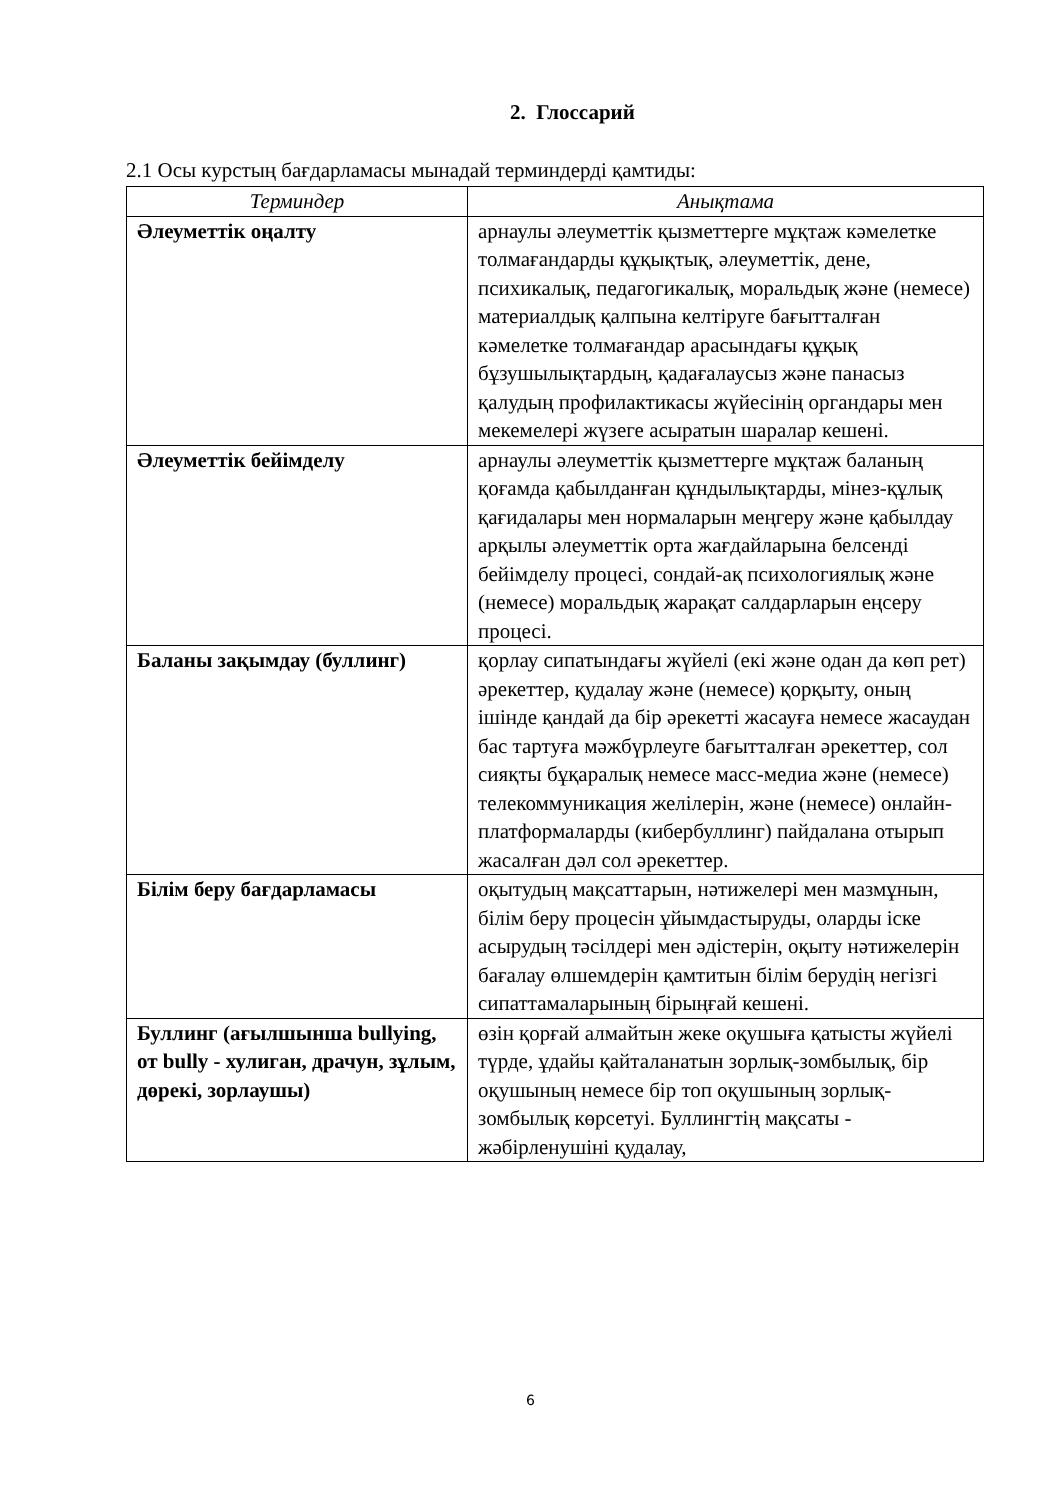2. Глоссарий
2.1 Осы курстың бағдарламасы мынадай терминдерді қамтиды:
| Терминдер | Анықтама |
| --- | --- |
| Әлеуметтік оңалту | арнаулы әлеуметтік қызметтерге мұқтаж кәмелетке толмағандарды құқықтық, әлеуметтік, дене, психикалық, педагогикалық, моральдық және (немесе) материалдық қалпына келтіруге бағытталған кәмелетке толмағандар арасындағы құқық бұзушылықтардың, қадағалаусыз және панасыз қалудың профилактикасы жүйесінің органдары мен мекемелері жүзеге асыратын шаралар кешені. |
| Әлеуметтік бейімделу | арнаулы әлеуметтік қызметтерге мұқтаж баланың қоғамда қабылданған құндылықтарды, мінез-құлық қағидалары мен нормаларын меңгеру және қабылдау арқылы әлеуметтік орта жағдайларына белсенді бейімделу процесі, сондай-ақ психологиялық және (немесе) моральдық жарақат салдарларын еңсеру процесі. |
| Баланы зақымдау (буллинг) | қорлау сипатындағы жүйелі (екі және одан да көп рет) әрекеттер, қудалау және (немесе) қорқыту, оның ішінде қандай да бір әрекетті жасауға немесе жасаудан бас тартуға мәжбүрлеуге бағытталған әрекеттер, сол сияқты бұқаралық немесе масс-медиа және (немесе) телекоммуникация желілерін, және (немесе) онлайн-платформаларды (кибербуллинг) пайдалана отырып жасалған дәл сол әрекеттер. |
| Білім беру бағдарламасы | оқытудың мақсаттарын, нәтижелері мен мазмұнын, білім беру процесін ұйымдастыруды, оларды іске асырудың тәсілдері мен әдістерін, оқыту нәтижелерін бағалау өлшемдерін қамтитын білім берудің негізгі сипаттамаларының бірыңғай кешені. |
| Буллинг (ағылшынша bullying, от bully - хулиган, драчун, зұлым, дөрекі, зорлаушы) | өзін қорғай алмайтын жеке оқушыға қатысты жүйелі түрде, ұдайы қайталанатын зорлық-зомбылық, бір оқушының немесе бір топ оқушының зорлық-зомбылық көрсетуі. Буллингтің мақсаты - жәбірленушіні қудалау, |
6